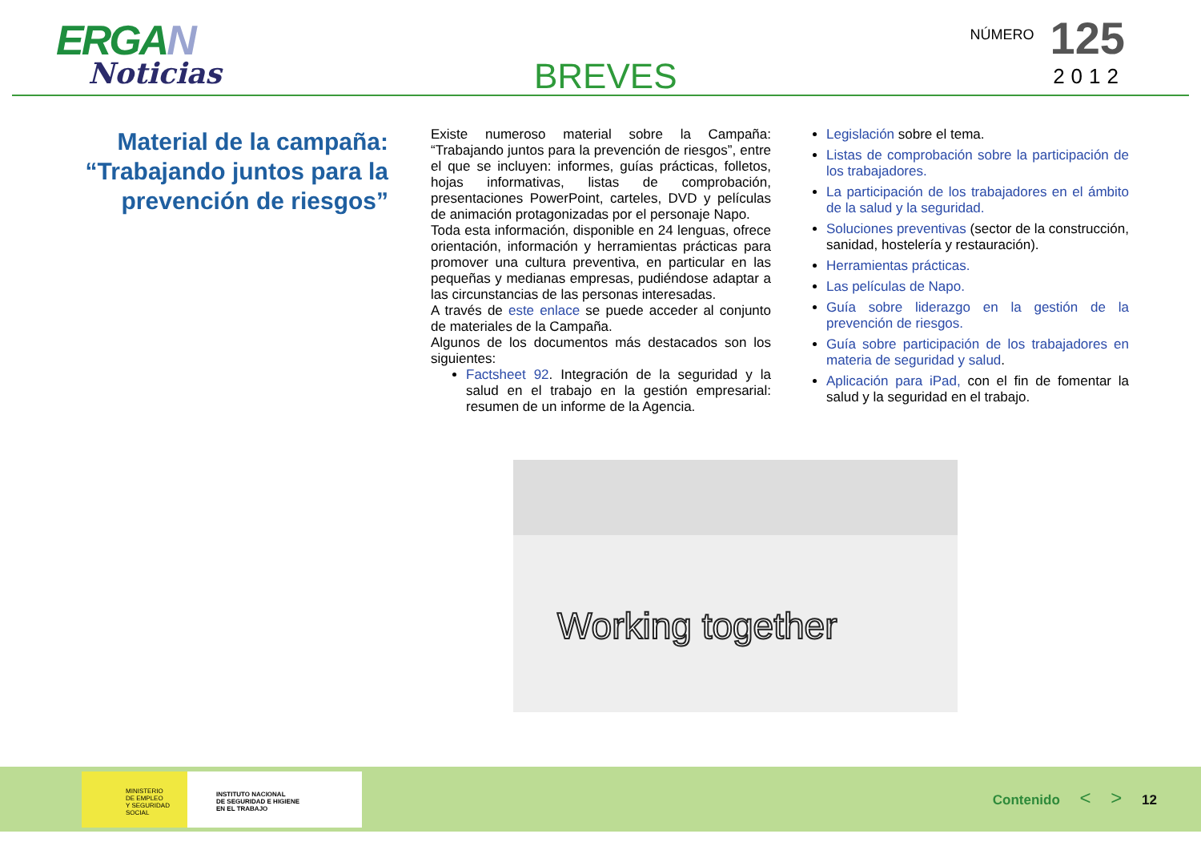ERGAN
Noticias
BREVES
NÚMERO 125
2012
Material de la campaña: “Trabajando juntos para la prevención de riesgos”
Existe numeroso material sobre la Campaña: “Trabajando juntos para la prevención de riesgos”, entre el que se incluyen: informes, guías prácticas, folletos, hojas informativas, listas de comprobación, presentaciones PowerPoint, carteles, DVD y películas de animación protagonizadas por el personaje Napo.
Toda esta información, disponible en 24 lenguas, ofrece orientación, información y herramientas prácticas para promover una cultura preventiva, en particular en las pequeñas y medianas empresas, pudiéndose adaptar a las circunstancias de las personas interesadas.
A través de este enlace se puede acceder al conjunto de materiales de la Campaña.
Algunos de los documentos más destacados son los siguientes:
Factsheet 92. Integración de la seguridad y la salud en el trabajo en la gestión empresarial: resumen de un informe de la Agencia.
Legislación sobre el tema.
Listas de comprobación sobre la participación de los trabajadores.
La participación de los trabajadores en el ámbito de la salud y la seguridad.
Soluciones preventivas (sector de la construcción, sanidad, hostelería y restauración).
Herramientas prácticas.
Las películas de Napo.
Guía sobre liderazgo en la gestión de la prevención de riesgos.
Guía sobre participación de los trabajadores en materia de seguridad y salud.
Aplicación para iPad, con el fin de fomentar la salud y la seguridad en el trabajo.
Working together
MINISTERIO
DE EMPLEO
Y SEGURIDAD SOCIAL INSTITUTO NACIONAL
DE SEGURIDAD E HIGIENE
EN EL TRABAJO
Contenido < > 12